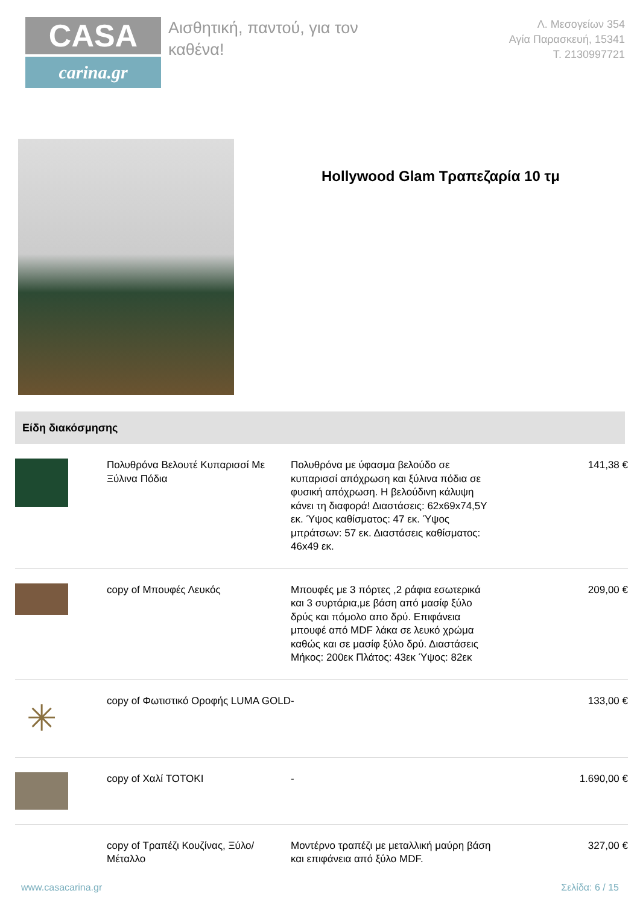CASA
carina.gr
Αισθητική, παντού, για τον καθένα!
Λ. Μεσογείων 354
Αγία Παρασκευή, 15341
Τ. 2130997721
Hollywood Glam Τραπεζαρία 10 τμ
Είδη διακόσμησης
| | Πολυθρόνα Βελουτέ Κυπαρισσί Με Ξύλινα Πόδια | Πολυθρόνα με ύφασμα βελούδο σε κυπαρισσί απόχρωση και ξύλινα πόδια σε φυσική απόχρωση. Η βελούδινη κάλυψη κάνει τη διαφορά! Διαστάσεις: 62x69x74,5Y εκ. Ύψος καθίσματος: 47 εκ. Ύψος μπράτσων: 57 εκ. Διαστάσεις καθίσματος: 46x49 εκ. | 141,38 € |
| | copy of Μπουφές Λευκός | Μπουφές με 3 πόρτες ,2 ράφια εσωτερικά και 3 συρτάρια,με βάση από μασίφ ξύλο δρύς και πόμολο απο δρύ. Επιφάνεια μπουφέ από MDF λάκα σε λευκό χρώμα καθώς και σε μασίφ ξύλο δρύ. Διαστάσεις Μήκος: 200εκ Πλάτος: 43εκ Ύψος: 82εκ | 209,00 € |
| ✳ | copy of Φωτιστικό Οροφής LUMA GOLD | - | 133,00 € |
| | copy of Χαλί TOTOKI | - | 1.690,00 € |
| | copy of Τραπέζι Κουζίνας, Ξύλο/Μέταλλο | Μοντέρνο τραπέζι με μεταλλική μαύρη βάση και επιφάνεια από ξύλο MDF. | 327,00 € |
www.casacarina.gr Σελίδα: 6 / 15